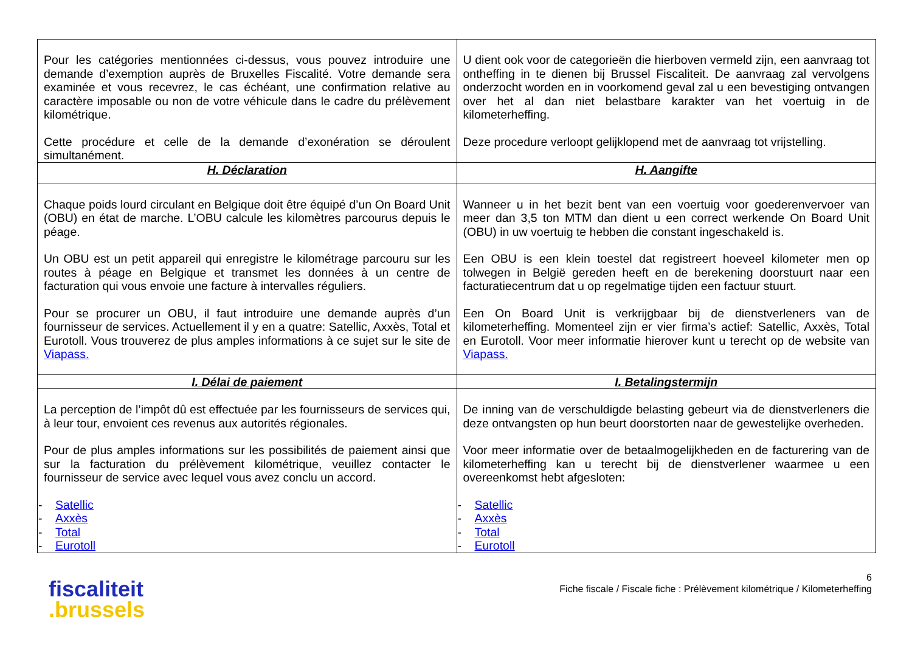| Pour les catégories mentionnées ci-dessus, vous pouvez introduire une demande d’exemption auprès de Bruxelles Fiscalité. Votre demande sera examinée et vous recevrez, le cas échéant, une confirmation relative au caractère imposable ou non de votre véhicule dans le cadre du prélèvement kilométrique. Cette procédure et celle de la demande d’exonération se déroulent simultanément. | U dient ook voor de categorieën die hierboven vermeld zijn, een aanvraag tot ontheffing in te dienen bij Brussel Fiscaliteit. De aanvraag zal vervolgens onderzocht worden en in voorkomend geval zal u een bevestiging ontvangen over het al dan niet belastbare karakter van het voertuig in de kilometerheffing. Deze procedure verloopt gelijklopend met de aanvraag tot vrijstelling. |
| H. Déclaration | H. Aangifte |
| Chaque poids lourd circulant en Belgique doit être équipé d’un On Board Unit (OBU) en état de marche. L’OBU calcule les kilomètres parcourus depuis le péage. Un OBU est un petit appareil qui enregistre le kilométrage parcouru sur les routes à péage en Belgique et transmet les données à un centre de facturation qui vous envoie une facture à intervalles réguliers. Pour se procurer un OBU, il faut introduire une demande auprès d’un fournisseur de services. Actuellement il y en a quatre: Satellic, Axxès, Total et Eurotoll. Vous trouverez de plus amples informations à ce sujet sur le site de Viapass. | Wanneer u in het bezit bent van een voertuig voor goederenvervoer van meer dan 3,5 ton MTM dan dient u een correct werkende On Board Unit (OBU) in uw voertuig te hebben die constant ingeschakeld is. Een OBU is een klein toestel dat registreert hoeveel kilometer men op tolwegen in België gereden heeft en de berekening doorstuurt naar een facturatiecentrum dat u op regelmatige tijden een factuur stuurt. Een On Board Unit is verkrijgbaar bij de dienstverleners van de kilometerheffing. Momenteel zijn er vier firma’s actief: Satellic, Axxès, Total en Eurotoll. Voor meer informatie hierover kunt u terecht op de website van Viapass. |
| I. Délai de paiement | I. Betalingstermijn |
| La perception de l’impôt dû est effectuée par les fournisseurs de services qui, à leur tour, envoient ces revenus aux autorités régionales. Pour de plus amples informations sur les possibilités de paiement ainsi que sur la facturation du prélèvement kilométrique, veuillez contacter le fournisseur de service avec lequel vous avez conclu un accord. - Satellic - Axxès - Total - Eurotoll | De inning van de verschuldigde belasting gebeurt via de dienstverleners die deze ontvangsten op hun beurt doorstorten naar de gewestelijke overheden. Voor meer informatie over de betaalmogelijkheden en de facturering van de kilometerheffing kan u terecht bij de dienstverlener waarmee u een overeenkomst hebt afgesloten: - Satellic - Axxès - Total - Eurotoll |
fiscaliteit
.brussels
6
Fiche fiscale / Fiscale fiche : Prélèvement kilométrique / Kilometerheffing